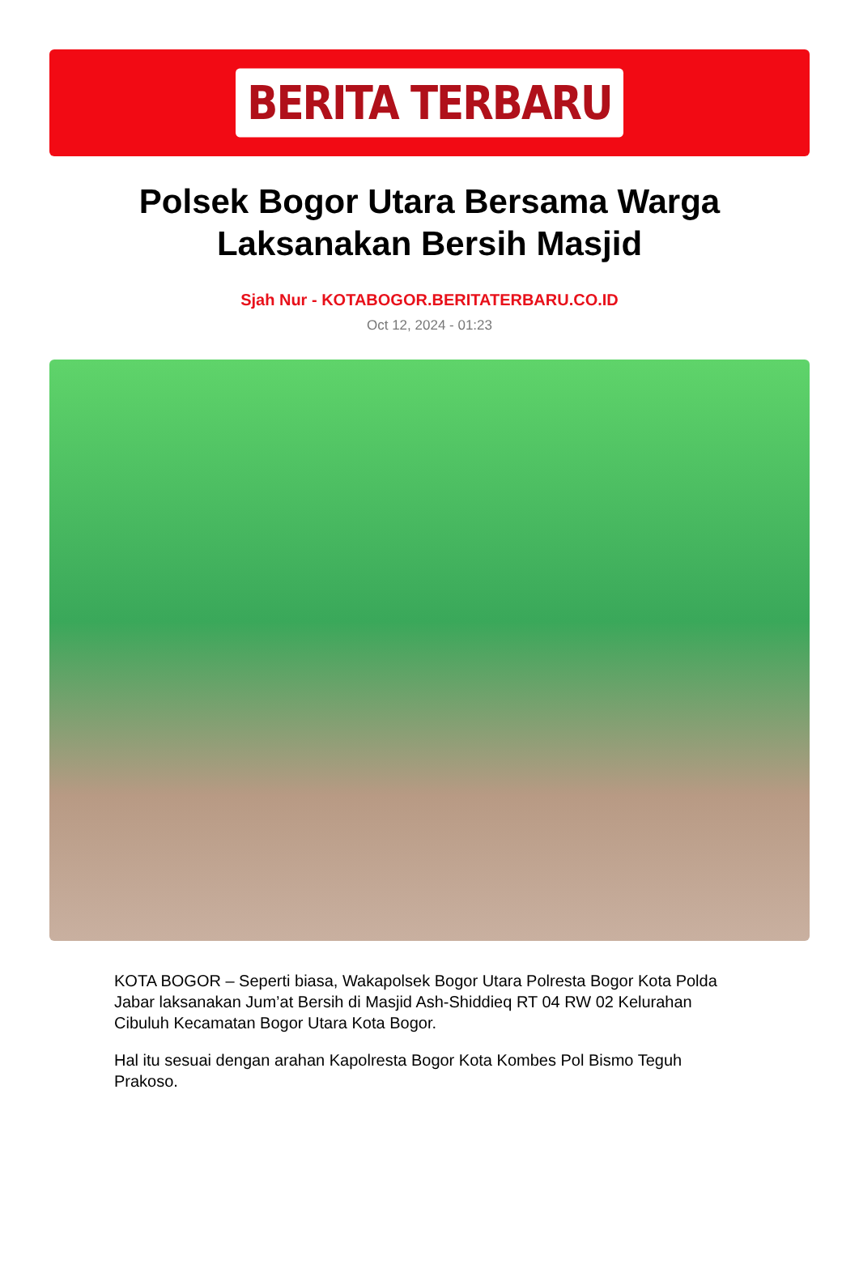BERITA TERBARU
Polsek Bogor Utara Bersama Warga Laksanakan Bersih Masjid
Sjah Nur - KOTABOGOR.BERITATERBARU.CO.ID
Oct 12, 2024 - 01:23
KOTA BOGOR – Seperti biasa, Wakapolsek Bogor Utara Polresta Bogor Kota Polda Jabar laksanakan Jum’at Bersih di Masjid Ash-Shiddieq RT 04 RW 02 Kelurahan Cibuluh Kecamatan Bogor Utara Kota Bogor.
Hal itu sesuai dengan arahan Kapolresta Bogor Kota Kombes Pol Bismo Teguh Prakoso.